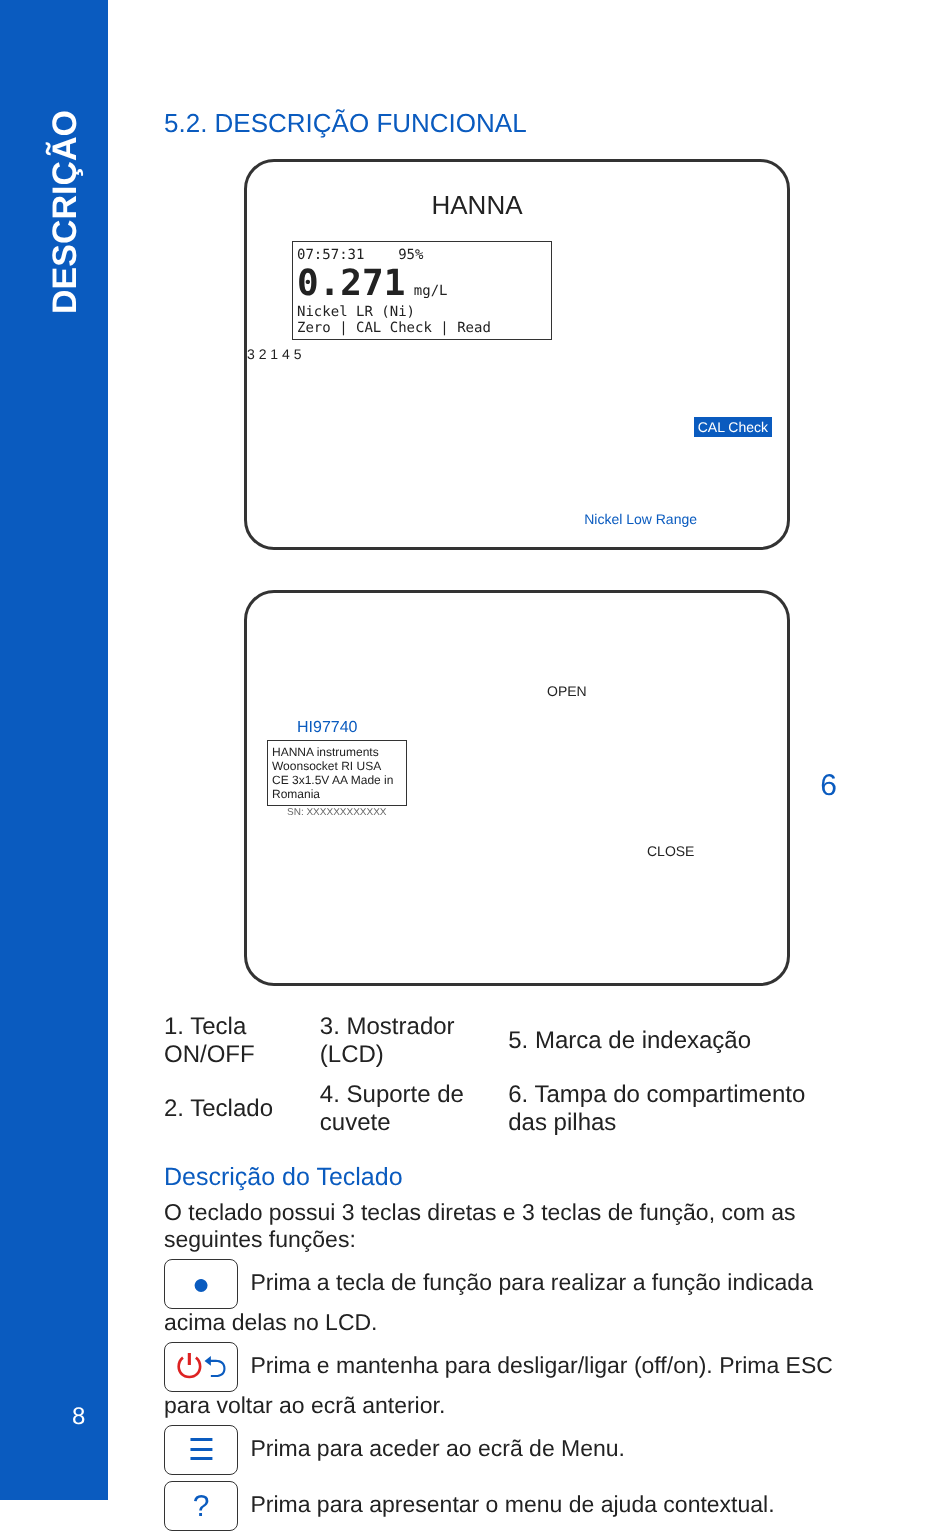DESCRIÇÃO
8
5.2. DESCRIÇÃO FUNCIONAL
HANNA
07:57:31 95%
0.271 mg/L
Nickel LR (Ni)
Zero | CAL Check | Read
3 2 1 4 5
CAL Check
Nickel Low Range
HI97740
HANNA instruments
Woonsocket RI USA
CE 3x1.5V AA Made in Romania
SN: XXXXXXXXXXXX
OPEN
CLOSE
6
| 1. Tecla ON/OFF | 3. Mostrador (LCD) | 5. Marca de indexação |
| 2. Teclado | 4. Suporte de cuvete | 6. Tampa do compartimento das pilhas |
Descrição do Teclado
O teclado possui 3 teclas diretas e 3 teclas de função, com as seguintes funções:
● Prima a tecla de função para realizar a função indicada acima delas no LCD.
⏻⮌ Prima e mantenha para desligar/ligar (off/on). Prima ESC para voltar ao ecrã anterior.
☰ Prima para aceder ao ecrã de Menu.
? Prima para apresentar o menu de ajuda contextual.